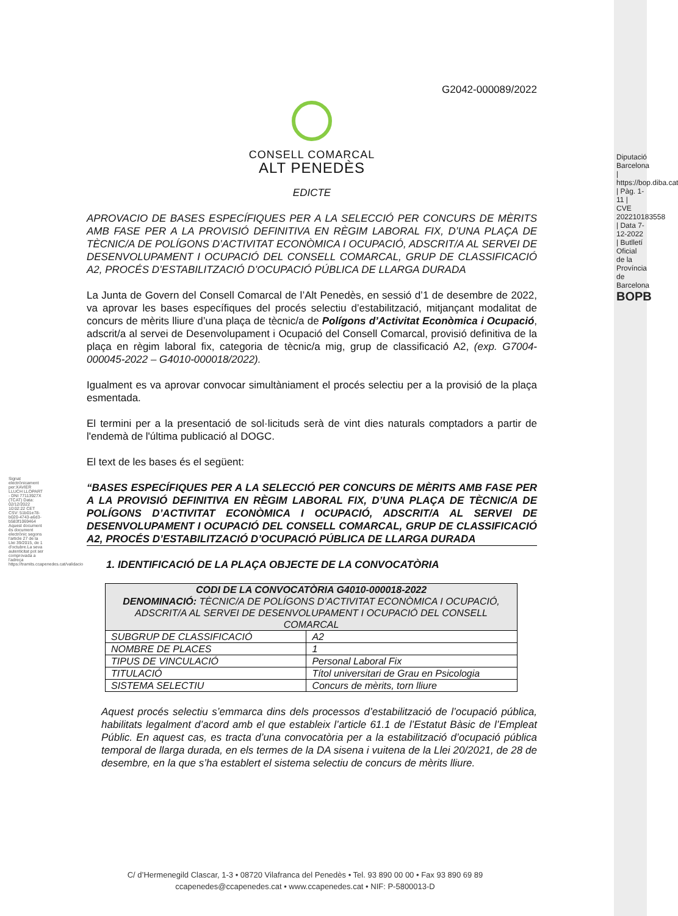G2042-000089/2022
CONSELL COMARCAL
ALT PENEDÈS
EDICTE
APROVACIO DE BASES ESPECÍFIQUES PER A LA SELECCIÓ PER CONCURS DE MÈRITS AMB FASE PER A LA PROVISIÓ DEFINITIVA EN RÈGIM LABORAL FIX, D’UNA PLAÇA DE TÈCNIC/A DE POLÍGONS D’ACTIVITAT ECONÒMICA I OCUPACIÓ, ADSCRIT/A AL SERVEI DE DESENVOLUPAMENT I OCUPACIÓ DEL CONSELL COMARCAL, GRUP DE CLASSIFICACIÓ A2, PROCÉS D’ESTABILITZACIÓ D’OCUPACIÓ PÚBLICA DE LLARGA DURADA
La Junta de Govern del Consell Comarcal de l’Alt Penedès, en sessió d’1 de desembre de 2022, va aprovar les bases específiques del procés selectiu d’estabilització, mitjançant modalitat de concurs de mèrits lliure d’una plaça de tècnic/a de Polígons d’Activitat Econòmica i Ocupació, adscrit/a al servei de Desenvolupament i Ocupació del Consell Comarcal, provisió definitiva de la plaça en règim laboral fix, categoria de tècnic/a mig, grup de classificació A2, (exp. G7004-000045-2022 – G4010-000018/2022).
Igualment es va aprovar convocar simultàniament el procés selectiu per a la provisió de la plaça esmentada.
El termini per a la presentació de sol·licituds serà de vint dies naturals comptadors a partir de l'endemà de l'última publicació al DOGC.
El text de les bases és el següent:
“BASES ESPECÍFIQUES PER A LA SELECCIÓ PER CONCURS DE MÈRITS AMB FASE PER A LA PROVISIÓ DEFINITIVA EN RÈGIM LABORAL FIX, D’UNA PLAÇA DE TÈCNIC/A DE POLÍGONS D’ACTIVITAT ECONÒMICA I OCUPACIÓ, ADSCRIT/A AL SERVEI DE DESENVOLUPAMENT I OCUPACIÓ DEL CONSELL COMARCAL, GRUP DE CLASSIFICACIÓ A2, PROCÉS D’ESTABILITZACIÓ D’OCUPACIÓ PÚBLICA DE LLARGA DURADA
1. IDENTIFICACIÓ DE LA PLAÇA OBJECTE DE LA CONVOCATÒRIA
| CODI DE LA CONVOCATÒRIA G4010-000018-2022 DENOMINACIÓ: TÈCNIC/A DE POLÍGONS D’ACTIVITAT ECONÒMICA I OCUPACIÓ, ADSCRIT/A AL SERVEI DE DESENVOLUPAMENT I OCUPACIÓ DEL CONSELL COMARCAL | |
| --- | --- |
| SUBGRUP DE CLASSIFICACIÓ | A2 |
| NOMBRE DE PLACES | 1 |
| TIPUS DE VINCULACIÓ | Personal Laboral Fix |
| TITULACIÓ | Títol universitari de Grau en Psicologia |
| SISTEMA SELECTIU | Concurs de mèrits, torn lliure |
Aquest procés selectiu s’emmarca dins dels processos d’estabilització de l’ocupació pública, habilitats legalment d’acord amb el que estableix l’article 61.1 de l’Estatut Bàsic de l’Empleat Públic. En aquest cas, es tracta d’una convocatòria per a la estabilització d’ocupació pública temporal de llarga durada, en els termes de la DA sisena i vuitena de la Llei 20/2021, de 28 de desembre, en la que s’ha establert el sistema selectiu de concurs de mèrits lliure.
Signat electrònicament per:XAVIER LLUCH LLOPART - DNI 77113927X (TCAT) Data: 02/12/2022 10:02:22 CET CSV: 51b01e78-b020-4743-a6d3-b583f1069464 Aquest document és document electrònic segons l'article 27 de la Llei 39/2015, de 1 d'octubre.La seva autenticitat pot ser comprovada a l'adreça https://tramits.ccapenedes.cat/validacio
Diputació Barcelona | https://bop.diba.cat | Pàg. 1-11 | CVE 202210183558 | Data 7-12-2022 | Butlletí Oficial de la Província de Barcelona BOPB
C/ d’Hermenegild Clascar, 1-3 • 08720 Vilafranca del Penedès • Tel. 93 890 00 00 • Fax 93 890 69 89
ccapenedes@ccapenedes.cat • www.ccapenedes.cat • NIF: P-5800013-D